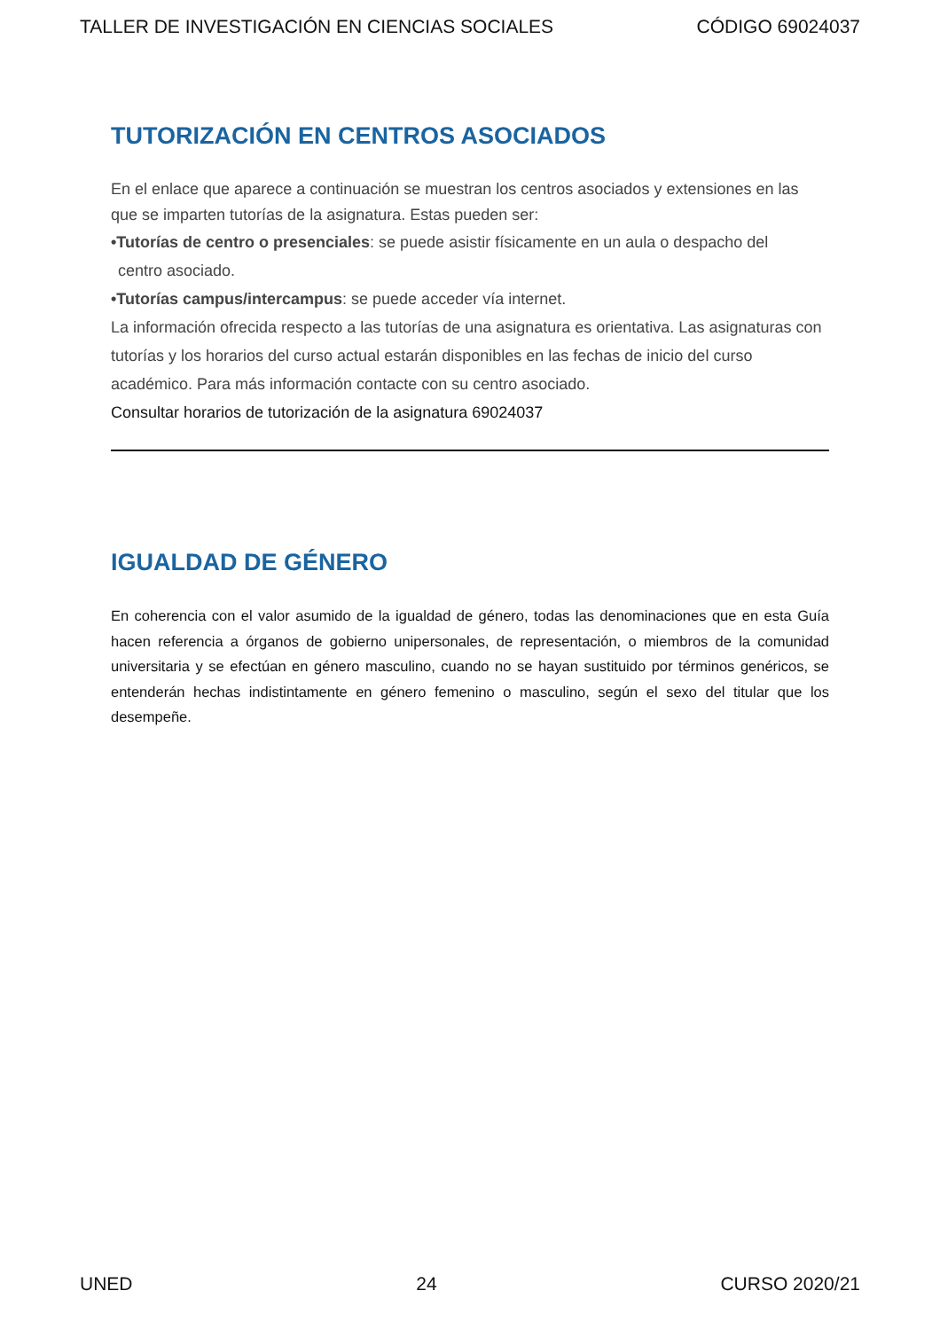TALLER DE INVESTIGACIÓN EN CIENCIAS SOCIALES CÓDIGO 69024037
TUTORIZACIÓN EN CENTROS ASOCIADOS
En el enlace que aparece a continuación se muestran los centros asociados y extensiones en las que se imparten tutorías de la asignatura. Estas pueden ser:
•Tutorías de centro o presenciales: se puede asistir físicamente en un aula o despacho del
centro asociado.
•Tutorías campus/intercampus: se puede acceder vía internet.
La información ofrecida respecto a las tutorías de una asignatura es orientativa. Las asignaturas con tutorías y los horarios del curso actual estarán disponibles en las fechas de inicio del curso académico. Para más información contacte con su centro asociado.
Consultar horarios de tutorización de la asignatura 69024037
IGUALDAD DE GÉNERO
En coherencia con el valor asumido de la igualdad de género, todas las denominaciones que en esta Guía hacen referencia a órganos de gobierno unipersonales, de representación, o miembros de la comunidad universitaria y se efectúan en género masculino, cuando no se hayan sustituido por términos genéricos, se entenderán hechas indistintamente en género femenino o masculino, según el sexo del titular que los desempeñe.
UNED 24 CURSO 2020/21